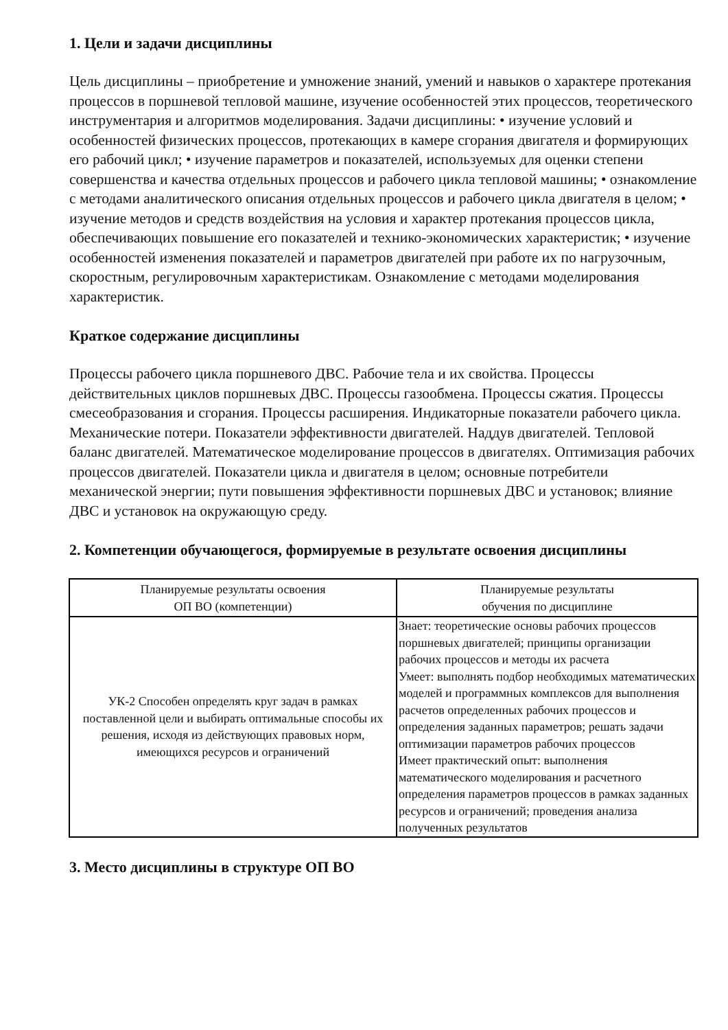1. Цели и задачи дисциплины
Цель дисциплины – приобретение и умножение знаний, умений и навыков о характере протекания процессов в поршневой тепловой машине, изучение особенностей этих процессов, теоретического инструментария и алгоритмов моделирования. Задачи дисциплины: • изучение условий и особенностей физических процессов, протекающих в камере сгорания двигателя и формирующих его рабочий цикл; • изучение параметров и показателей, используемых для оценки степени совершенства и качества отдельных процессов и рабочего цикла тепловой машины; • ознакомление с методами аналитического описания отдельных процессов и рабочего цикла двигателя в целом; • изучение методов и средств воздействия на условия и характер протекания процессов цикла, обеспечивающих повышение его показателей и технико-экономических характеристик; • изучение особенностей изменения показателей и параметров двигателей при работе их по нагрузочным, скоростным, регулировочным характеристикам. Ознакомление с методами моделирования характеристик.
Краткое содержание дисциплины
Процессы рабочего цикла поршневого ДВС. Рабочие тела и их свойства. Процессы действительных циклов поршневых ДВС. Процессы газообмена. Процессы сжатия. Процессы смесеобразования и сгорания. Процессы расширения. Индикаторные показатели рабочего цикла. Механические потери. Показатели эффективности двигателей. Наддув двигателей. Тепловой баланс двигателей. Математическое моделирование процессов в двигателях. Оптимизация рабочих процессов двигателей. Показатели цикла и двигателя в целом; основные потребители механической энергии; пути повышения эффективности поршневых ДВС и установок; влияние ДВС и установок на окружающую среду.
2. Компетенции обучающегося, формируемые в результате освоения дисциплины
| Планируемые результаты освоения ОП ВО (компетенции) | Планируемые результаты обучения по дисциплине |
| --- | --- |
| УК-2 Способен определять круг задач в рамках поставленной цели и выбирать оптимальные способы их решения, исходя из действующих правовых норм, имеющихся ресурсов и ограничений | Знает: теоретические основы рабочих процессов поршневых двигателей; принципы организации рабочих процессов и методы их расчета Умеет: выполнять подбор необходимых математических моделей и программных комплексов для выполнения расчетов определенных рабочих процессов и определения заданных параметров; решать задачи оптимизации параметров рабочих процессов Имеет практический опыт: выполнения математического моделирования и расчетного определения параметров процессов в рамках заданных ресурсов и ограничений; проведения анализа полученных результатов |
3. Место дисциплины в структуре ОП ВО